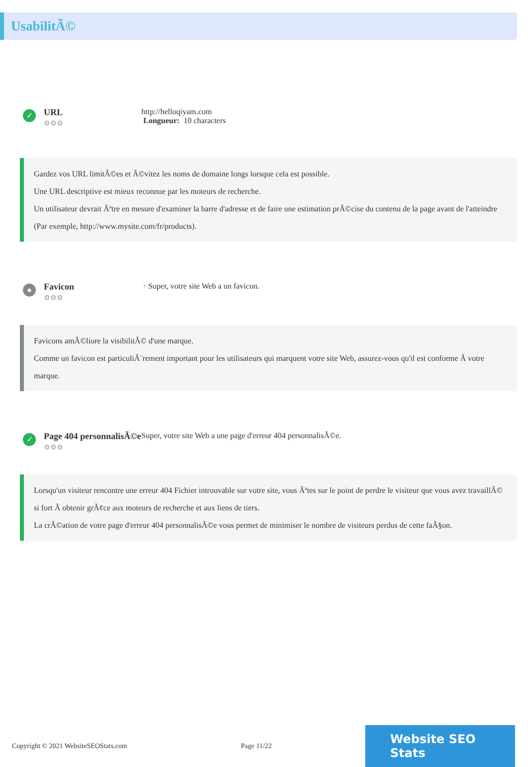UsabilitÃ©
✓
URL
⚙⚙⚙
http://helloqiyam.com
Longueur: 10 characters
Gardez vos URL limitÃ©es et Ã©vitez les noms de domaine longs lorsque cela est possible.
Une URL descriptive est mieux reconnue par les moteurs de recherche.
Un utilisateur devrait Ãªtre en mesure d'examiner la barre d'adresse et de faire une estimation prÃ©cise du contenu de la page avant de l'atteindre (Par exemple, http://www.mysite.com/fr/products).
●
Favicon
⚙⚙⚙
◔ Super, votre site Web a un favicon.
Favicons amÃ©liore la visibilitÃ© d'une marque.
Comme un favicon est particuliÃ¨rement important pour les utilisateurs qui marquent votre site Web, assurez-vous qu'il est conforme Ã votre marque.
✓
Page 404 personnalisÃ©e
⚙⚙⚙
Super, votre site Web a une page d'erreur 404 personnalisÃ©e.
Lorsqu'un visiteur rencontre une erreur 404 Fichier introuvable sur votre site, vous Ãªtes sur le point de perdre le visiteur que vous avez travaillÃ© si fort Ã obtenir grÃ¢ce aux moteurs de recherche et aux liens de tiers.
La crÃ©ation de votre page d'erreur 404 personnalisÃ©e vous permet de minimiser le nombre de visiteurs perdus de cette faÃ§on.
Copyright © 2021 WebsiteSEOStats.com Page 11/22
Website SEO Stats